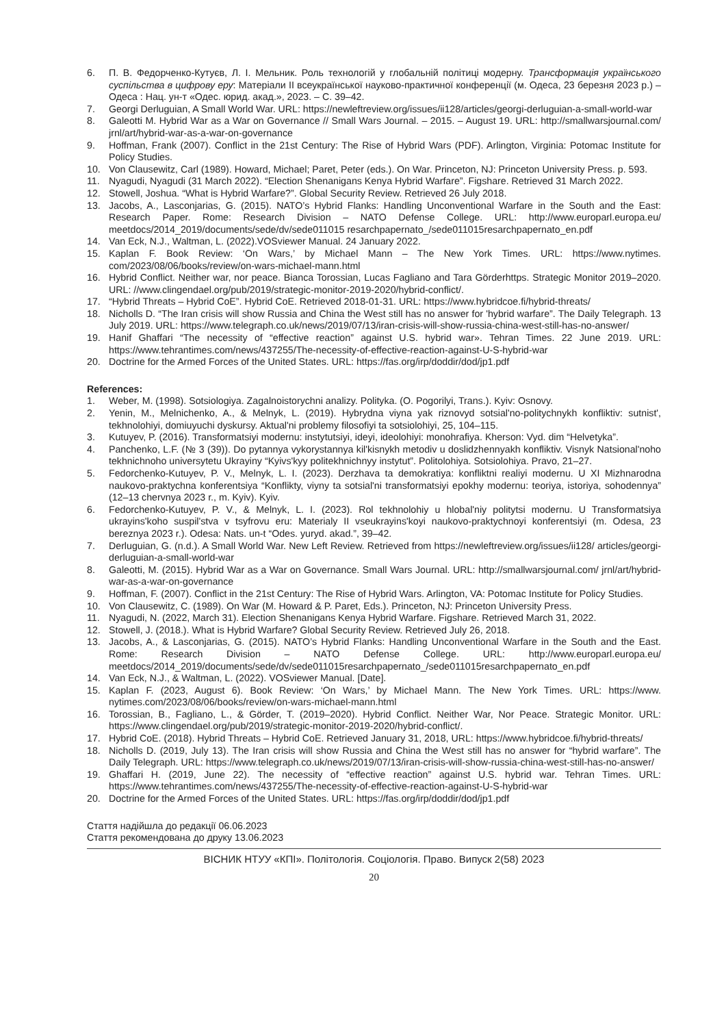6. П. В. Федорченко-Кутуєв, Л. І. Мельник. Роль технологій у глобальній політиці модерну. Трансформація українського суспільства в цифрову еру: Матеріали ІІ всеукраїнської науково-практичної конференції (м. Одеса, 23 березня 2023 р.) – Одеса : Нац. ун-т «Одес. юрид. акад.», 2023. – С. 39–42.
7. Georgi Derluguian, A Small World War. URL: https://newleftreview.org/issues/ii128/articles/georgi-derluguian-a-small-world-war
8. Galeotti M. Hybrid War as a War on Governance // Small Wars Journal. – 2015. – August 19. URL: http://smallwarsjournal.com/ jrnl/art/hybrid-war-as-a-war-on-governance
9. Hoffman, Frank (2007). Conflict in the 21st Century: The Rise of Hybrid Wars (PDF). Arlington, Virginia: Potomac Institute for Policy Studies.
10. Von Clausewitz, Carl (1989). Howard, Michael; Paret, Peter (eds.). On War. Princeton, NJ: Princeton University Press. p. 593.
11. Nyagudi, Nyagudi (31 March 2022). “Election Shenanigans Kenya Hybrid Warfare”. Figshare. Retrieved 31 March 2022.
12. Stowell, Joshua. “What is Hybrid Warfare?”. Global Security Review. Retrieved 26 July 2018.
13. Jacobs, A., Lasconjarias, G. (2015). NATO’s Hybrid Flanks: Handling Unconventional Warfare in the South and the East: Research Paper. Rome: Research Division – NATO Defense College. URL: http://www.europarl.europa.eu/ meetdocs/2014_2019/documents/sede/dv/sede011015 resarchpapernato_/sede011015resarchpapernato_en.pdf
14. Van Eck, N.J., Waltman, L. (2022).VOSviewer Manual. 24 January 2022.
15. Kaplan F. Book Review: ‘On Wars,’ by Michael Mann – The New York Times. URL: https://www.nytimes. com/2023/08/06/books/review/on-wars-michael-mann.html
16. Hybrid Conflict. Neither war, nor peace. Bianca Torossian, Lucas Fagliano and Tara Görderhttps. Strategic Monitor 2019–2020. URL: //www.clingendael.org/pub/2019/strategic-monitor-2019-2020/hybrid-conflict/.
17. “Hybrid Threats – Hybrid CoE”. Hybrid CoE. Retrieved 2018-01-31. URL: https://www.hybridcoe.fi/hybrid-threats/
18. Nicholls D. “The Iran crisis will show Russia and China the West still has no answer for 'hybrid warfare”. The Daily Telegraph. 13 July 2019. URL: https://www.telegraph.co.uk/news/2019/07/13/iran-crisis-will-show-russia-china-west-still-has-no-answer/
19. Hanif Ghaffari “The necessity of “effective reaction” against U.S. hybrid war». Tehran Times. 22 June 2019. URL: https://www.tehrantimes.com/news/437255/The-necessity-of-effective-reaction-against-U-S-hybrid-war
20. Doctrine for the Armed Forces of the United States. URL: https://fas.org/irp/doddir/dod/jp1.pdf
References:
1. Weber, M. (1998). Sotsiologiya. Zagalnoistorychni analizy. Polityka. (O. Pogorilyi, Trans.). Kyiv: Osnovy.
2. Yenin, M., Melnichenko, A., & Melnyk, L. (2019). Hybrydna viyna yak riznovyd sotsial'no-politychnykh konfliktiv: sutnist', tekhnolohiyi, domiuyuchi dyskursy. Aktual'ni problemy filosofiyi ta sotsiolohiyi, 25, 104–115.
3. Kutuyev, P. (2016). Transformatsiyi modernu: instytutsiyi, ideyi, ideolohiyi: monohrafiya. Kherson: Vyd. dim “Helvetyka”.
4. Panchenko, L.F. (№ 3 (39)). Do pytannya vykorystannya kil'kisnykh metodiv u doslidzhennyakh konfliktiv. Visnyk Natsional'noho tekhnichnoho universytetu Ukrayiny “Kyivs'kyy politekhnichnyy instytut”. Politolohiya. Sotsiolohiya. Pravo, 21–27.
5. Fedorchenko-Kutuyev, P. V., Melnyk, L. I. (2023). Derzhava ta demokratiya: konfliktni realiyi modernu. U XI Mizhnarodna naukovo-praktychna konferentsiya “Konflikty, viyny ta sotsial'ni transformatsiyi epokhy modernu: teoriya, istoriya, sohodennya” (12–13 chervnya 2023 r., m. Kyiv). Kyiv.
6. Fedorchenko-Kutuyev, P. V., & Melnyk, L. I. (2023). Rol tekhnolohiy u hlobal'niy politytsi modernu. U Transformatsiya ukrayins'koho suspil'stva v tsyfrovu eru: Materialy II vseukrayins'koyi naukovo-praktychnoyi konferentsiyi (m. Odesa, 23 bereznya 2023 r.). Odesa: Nats. un-t “Odes. yuryd. akad.”, 39–42.
7. Derluguian, G. (n.d.). A Small World War. New Left Review. Retrieved from https://newleftreview.org/issues/ii128/ articles/georgi-derluguian-a-small-world-war
8. Galeotti, M. (2015). Hybrid War as a War on Governance. Small Wars Journal. URL: http://smallwarsjournal.com/ jrnl/art/hybrid-war-as-a-war-on-governance
9. Hoffman, F. (2007). Conflict in the 21st Century: The Rise of Hybrid Wars. Arlington, VA: Potomac Institute for Policy Studies.
10. Von Clausewitz, C. (1989). On War (M. Howard & P. Paret, Eds.). Princeton, NJ: Princeton University Press.
11. Nyagudi, N. (2022, March 31). Election Shenanigans Kenya Hybrid Warfare. Figshare. Retrieved March 31, 2022.
12. Stowell, J. (2018.). What is Hybrid Warfare? Global Security Review. Retrieved July 26, 2018.
13. Jacobs, A., & Lasconjarias, G. (2015). NATO’s Hybrid Flanks: Handling Unconventional Warfare in the South and the East. Rome: Research Division – NATO Defense College. URL: http://www.europarl.europa.eu/ meetdocs/2014_2019/documents/sede/dv/sede011015resarchpapernato_/sede011015resarchpapernato_en.pdf
14. Van Eck, N.J., & Waltman, L. (2022). VOSviewer Manual. [Date].
15. Kaplan F. (2023, August 6). Book Review: ‘On Wars,’ by Michael Mann. The New York Times. URL: https://www. nytimes.com/2023/08/06/books/review/on-wars-michael-mann.html
16. Torossian, B., Fagliano, L., & Görder, T. (2019–2020). Hybrid Conflict. Neither War, Nor Peace. Strategic Monitor. URL: https://www.clingendael.org/pub/2019/strategic-monitor-2019-2020/hybrid-conflict/.
17. Hybrid CoE. (2018). Hybrid Threats – Hybrid CoE. Retrieved January 31, 2018, URL: https://www.hybridcoe.fi/hybrid-threats/
18. Nicholls D. (2019, July 13). The Iran crisis will show Russia and China the West still has no answer for “hybrid warfare”. The Daily Telegraph. URL: https://www.telegraph.co.uk/news/2019/07/13/iran-crisis-will-show-russia-china-west-still-has-no-answer/
19. Ghaffari H. (2019, June 22). The necessity of “effective reaction” against U.S. hybrid war. Tehran Times. URL: https://www.tehrantimes.com/news/437255/The-necessity-of-effective-reaction-against-U-S-hybrid-war
20. Doctrine for the Armed Forces of the United States. URL: https://fas.org/irp/doddir/dod/jp1.pdf
Стаття надійшла до редакції 06.06.2023
Стаття рекомендована до друку 13.06.2023
ВІСНИК НТУУ «КПІ». Політологія. Соціологія. Право. Випуск 2(58) 2023
20